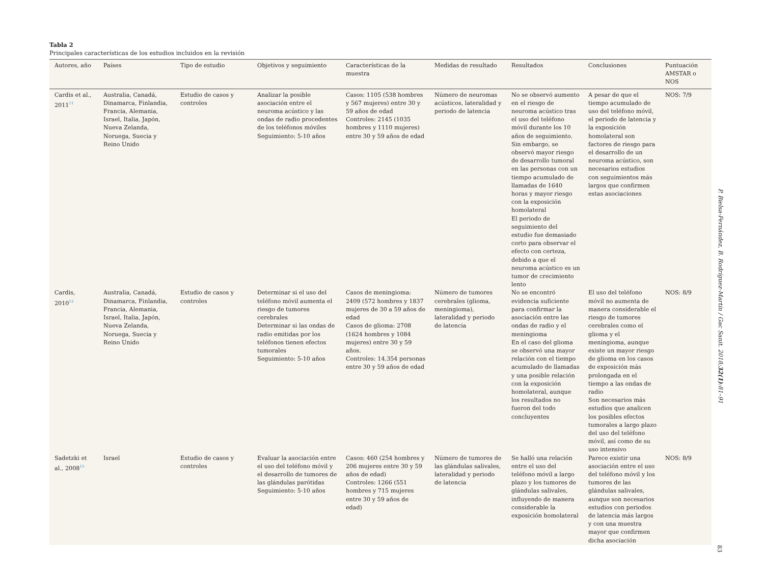Tabla 2
Principales características de los estudios incluidos en la revisión
| Autores, año | Países | Tipo de estudio | Objetivos y seguimiento | Características de la muestra | Medidas de resultado | Resultados | Conclusiones | Puntuación AMSTAR o NOS |
| --- | --- | --- | --- | --- | --- | --- | --- | --- |
| Cardis et al., 2011<sup>11</sup> | Australia, Canadá, Dinamarca, Finlandia, Francia, Alemania, Israel, Italia, Japón, Nueva Zelanda, Noruega, Suecia y Reino Unido | Estudio de casos y controles | Analizar la posible asociación entre el neuroma acústico y las ondas de radio procedentes de los teléfonos móviles Seguimiento: 5-10 años | Casos: 1105 (538 hombres y 567 mujeres) entre 30 y 59 años de edad Controles: 2145 (1035 hombres y 1110 mujeres) entre 30 y 59 años de edad | Número de neuromas acústicos, lateralidad y periodo de latencia | No se observó aumento en el riesgo de neuroma acústico tras el uso del teléfono móvil durante los 10 años de seguimiento. Sin embargo, se observó mayor riesgo de desarrollo tumoral en las personas con un tiempo acumulado de llamadas de 1640 horas y mayor riesgo con la exposición homolateral El periodo de seguimiento del estudio fue demasiado corto para observar el efecto con certeza, debido a que el neuroma acústico es un tumor de crecimiento lento | A pesar de que el tiempo acumulado de uso del teléfono móvil, el periodo de latencia y la exposición homolateral son factores de riesgo para el desarrollo de un neuroma acústico, son necesarios estudios con seguimientos más largos que confirmen estas asociaciones | NOS: 7/9 |
| Cardis, 2010<sup>12</sup> | Australia, Canadá, Dinamarca, Finlandia, Francia, Alemania, Israel, Italia, Japón, Nueva Zelanda, Noruega, Suecia y Reino Unido | Estudio de casos y controles | Determinar si el uso del teléfono móvil aumenta el riesgo de tumores cerebrales Determinar si las ondas de radio emitidas por los teléfonos tienen efectos tumorales Seguimiento: 5-10 años | Casos de meningioma: 2409 (572 hombres y 1837 mujeres de 30 a 59 años de edad Casos de glioma: 2708 (1624 hombres y 1084 mujeres) entre 30 y 59 años. Controles: 14.354 personas entre 30 y 59 años de edad | Número de tumores cerebrales (glioma, meningioma), lateralidad y periodo de latencia | No se encontró evidencia suficiente para confirmar la asociación entre las ondas de radio y el meningioma En el caso del glioma se observó una mayor relación con el tiempo acumulado de llamadas y una posible relación con la exposición homolateral, aunque los resultados no fueron del todo concluyentes | El uso del teléfono móvil no aumenta de manera considerable el riesgo de tumores cerebrales como el glioma y el meningioma, aunque existe un mayor riesgo de glioma en los casos de exposición más prolongada en el tiempo a las ondas de radio Son necesarios más estudios que analicen los posibles efectos tumorales a largo plazo del uso del teléfono móvil, así como de su uso intensivo | NOS: 8/9 |
| Sadetzki et al., 2008<sup>13</sup> | Israel | Estudio de casos y controles | Evaluar la asociación entre el uso del teléfono móvil y el desarrollo de tumores de las glándulas parótidas Seguimiento: 5-10 años | Casos: 460 (254 hombres y 206 mujeres entre 30 y 59 años de edad) Controles: 1266 (551 hombres y 715 mujeres entre 30 y 59 años de edad) | Número de tumores de las glándulas salivales, lateralidad y periodo de latencia | Se halló una relación entre el uso del teléfono móvil a largo plazo y los tumores de glándulas salivales, influyendo de manera considerable la exposición homolateral | Parece existir una asociación entre el uso del teléfono móvil y los tumores de las glándulas salivales, aunque son necesarios estudios con periodos de latencia más largos y con una muestra mayor que confirmen dicha asociación | NOS: 8/9 |
P. Bielsa-Fernández, B. Rodríguez-Martín / Gac Sanit. 2018;32(1):81–91
83